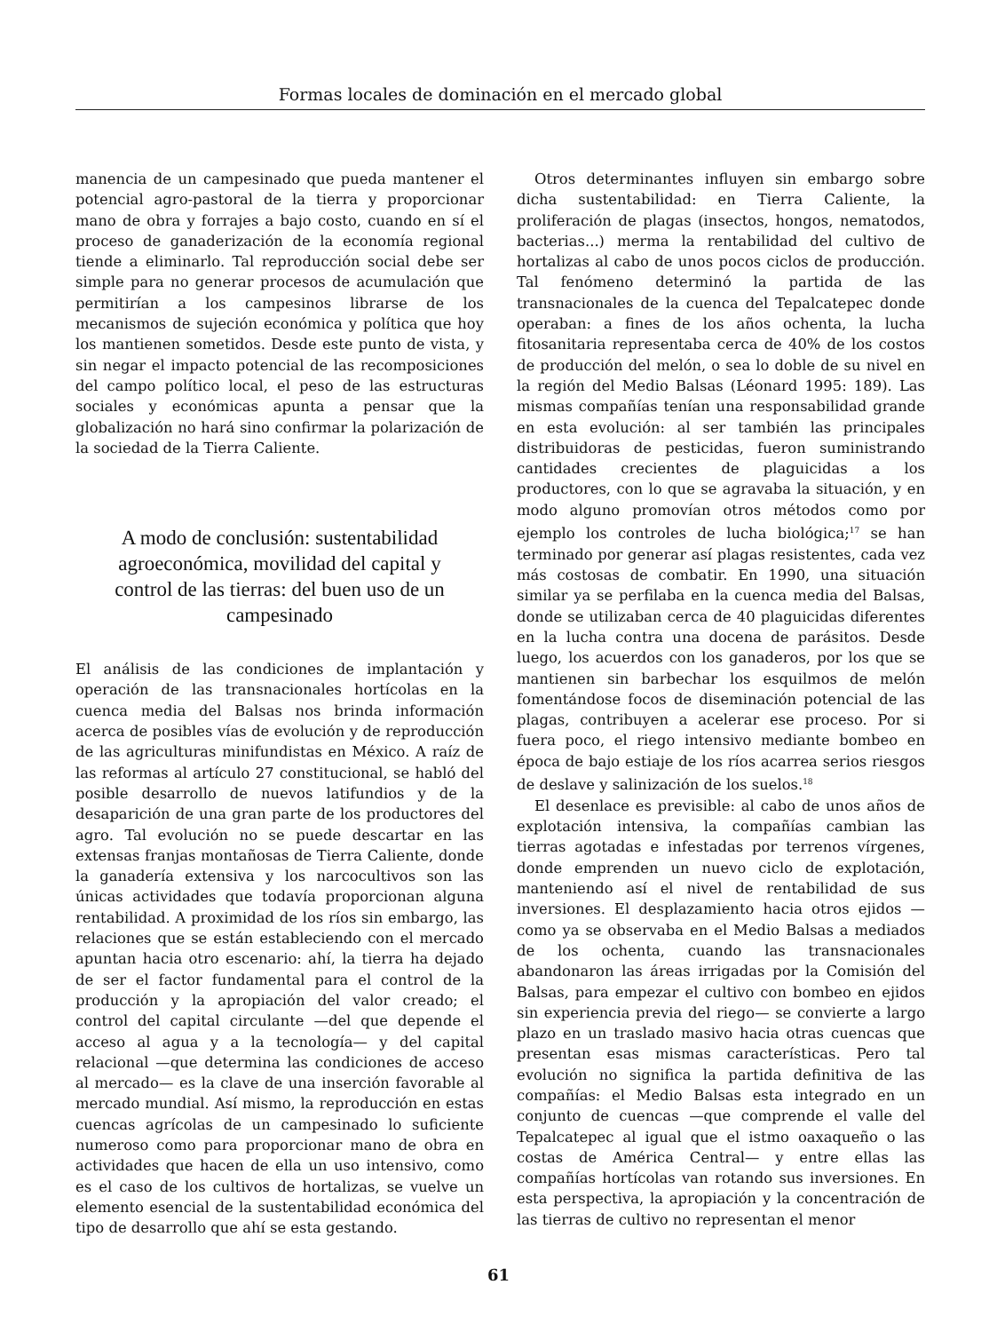Formas locales de dominación en el mercado global
manencia de un campesinado que pueda mantener el potencial agro-pastoral de la tierra y proporcionar mano de obra y forrajes a bajo costo, cuando en sí el proceso de ganaderización de la economía regional tiende a eliminarlo. Tal reproducción social debe ser simple para no generar procesos de acumulación que permitirían a los campesinos librarse de los mecanismos de sujeción económica y política que hoy los mantienen sometidos. Desde este punto de vista, y sin negar el impacto potencial de las recomposiciones del campo político local, el peso de las estructuras sociales y económicas apunta a pensar que la globalización no hará sino confirmar la polarización de la sociedad de la Tierra Caliente.
A modo de conclusión: sustentabilidad agroeconómica, movilidad del capital y control de las tierras: del buen uso de un campesinado
El análisis de las condiciones de implantación y operación de las transnacionales hortícolas en la cuenca media del Balsas nos brinda información acerca de posibles vías de evolución y de reproducción de las agriculturas minifundistas en México. A raíz de las reformas al artículo 27 constitucional, se habló del posible desarrollo de nuevos latifundios y de la desaparición de una gran parte de los productores del agro. Tal evolución no se puede descartar en las extensas franjas montañosas de Tierra Caliente, donde la ganadería extensiva y los narcocultivos son las únicas actividades que todavía proporcionan alguna rentabilidad. A proximidad de los ríos sin embargo, las relaciones que se están estableciendo con el mercado apuntan hacia otro escenario: ahí, la tierra ha dejado de ser el factor fundamental para el control de la producción y la apropiación del valor creado; el control del capital circulante —del que depende el acceso al agua y a la tecnología— y del capital relacional —que determina las condiciones de acceso al mercado— es la clave de una inserción favorable al mercado mundial. Así mismo, la reproducción en estas cuencas agrícolas de un campesinado lo suficiente numeroso como para proporcionar mano de obra en actividades que hacen de ella un uso intensivo, como es el caso de los cultivos de hortalizas, se vuelve un elemento esencial de la sustentabilidad económica del tipo de desarrollo que ahí se esta gestando.
Otros determinantes influyen sin embargo sobre dicha sustentabilidad: en Tierra Caliente, la proliferación de plagas (insectos, hongos, nematodos, bacterias...) merma la rentabilidad del cultivo de hortalizas al cabo de unos pocos ciclos de producción. Tal fenómeno determinó la partida de las transnacionales de la cuenca del Tepalcatepec donde operaban: a fines de los años ochenta, la lucha fitosanitaria representaba cerca de 40% de los costos de producción del melón, o sea lo doble de su nivel en la región del Medio Balsas (Léonard 1995: 189). Las mismas compañías tenían una responsabilidad grande en esta evolución: al ser también las principales distribuidoras de pesticidas, fueron suministrando cantidades crecientes de plaguicidas a los productores, con lo que se agravaba la situación, y en modo alguno promovían otros métodos como por ejemplo los controles de lucha biológica;<sup>17</sup> se han terminado por generar así plagas resistentes, cada vez más costosas de combatir. En 1990, una situación similar ya se perfilaba en la cuenca media del Balsas, donde se utilizaban cerca de 40 plaguicidas diferentes en la lucha contra una docena de parásitos. Desde luego, los acuerdos con los ganaderos, por los que se mantienen sin barbechar los esquilmos de melón fomentándose focos de diseminación potencial de las plagas, contribuyen a acelerar ese proceso. Por si fuera poco, el riego intensivo mediante bombeo en época de bajo estiaje de los ríos acarrea serios riesgos de deslave y salinización de los suelos.<sup>18</sup>
El desenlace es previsible: al cabo de unos años de explotación intensiva, la compañías cambian las tierras agotadas e infestadas por terrenos vírgenes, donde emprenden un nuevo ciclo de explotación, manteniendo así el nivel de rentabilidad de sus inversiones. El desplazamiento hacia otros ejidos —como ya se observaba en el Medio Balsas a mediados de los ochenta, cuando las transnacionales abandonaron las áreas irrigadas por la Comisión del Balsas, para empezar el cultivo con bombeo en ejidos sin experiencia previa del riego— se convierte a largo plazo en un traslado masivo hacia otras cuencas que presentan esas mismas características. Pero tal evolución no significa la partida definitiva de las compañías: el Medio Balsas esta integrado en un conjunto de cuencas —que comprende el valle del Tepalcatepec al igual que el istmo oaxaqueño o las costas de América Central— y entre ellas las compañías hortícolas van rotando sus inversiones. En esta perspectiva, la apropiación y la concentración de las tierras de cultivo no representan el menor
61